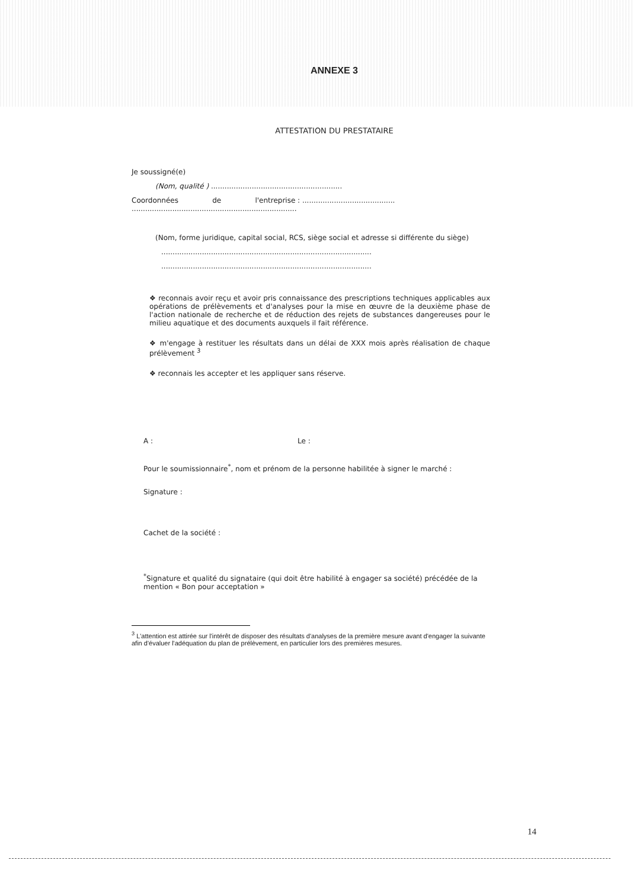ANNEXE 3
ATTESTATION DU PRESTATAIRE
Je soussigné(e)
(Nom, qualité ) ..........................................................
Coordonnées de l'entreprise : .........................................
.........................................................................
(Nom, forme juridique, capital social, RCS, siège social et adresse si différente du siège)
.............................................................................................
.............................................................................................
❖ reconnais avoir reçu et avoir pris connaissance des prescriptions techniques applicables aux opérations de prélèvements et d'analyses pour la mise en œuvre de la deuxième phase de l'action nationale de recherche et de réduction des rejets de substances dangereuses pour le milieu aquatique et des documents auxquels il fait référence.
❖ m'engage à restituer les résultats dans un délai de XXX mois après réalisation de chaque prélèvement <sup>3</sup>
❖ reconnais les accepter et les appliquer sans réserve.
A : Le :
Pour le soumissionnaire<sup>*</sup>, nom et prénom de la personne habilitée à signer le marché :
Signature :
Cachet de la société :
<sup>*</sup> Signature et qualité du signataire (qui doit être habilité à engager sa société) précédée de la mention « Bon pour acceptation »
<sup>3</sup> L'attention est attirée sur l'intérêt de disposer des résultats d'analyses de la première mesure avant d'engager la suivante afin d'évaluer l'adéquation du plan de prélèvement, en particulier lors des premières mesures.
14